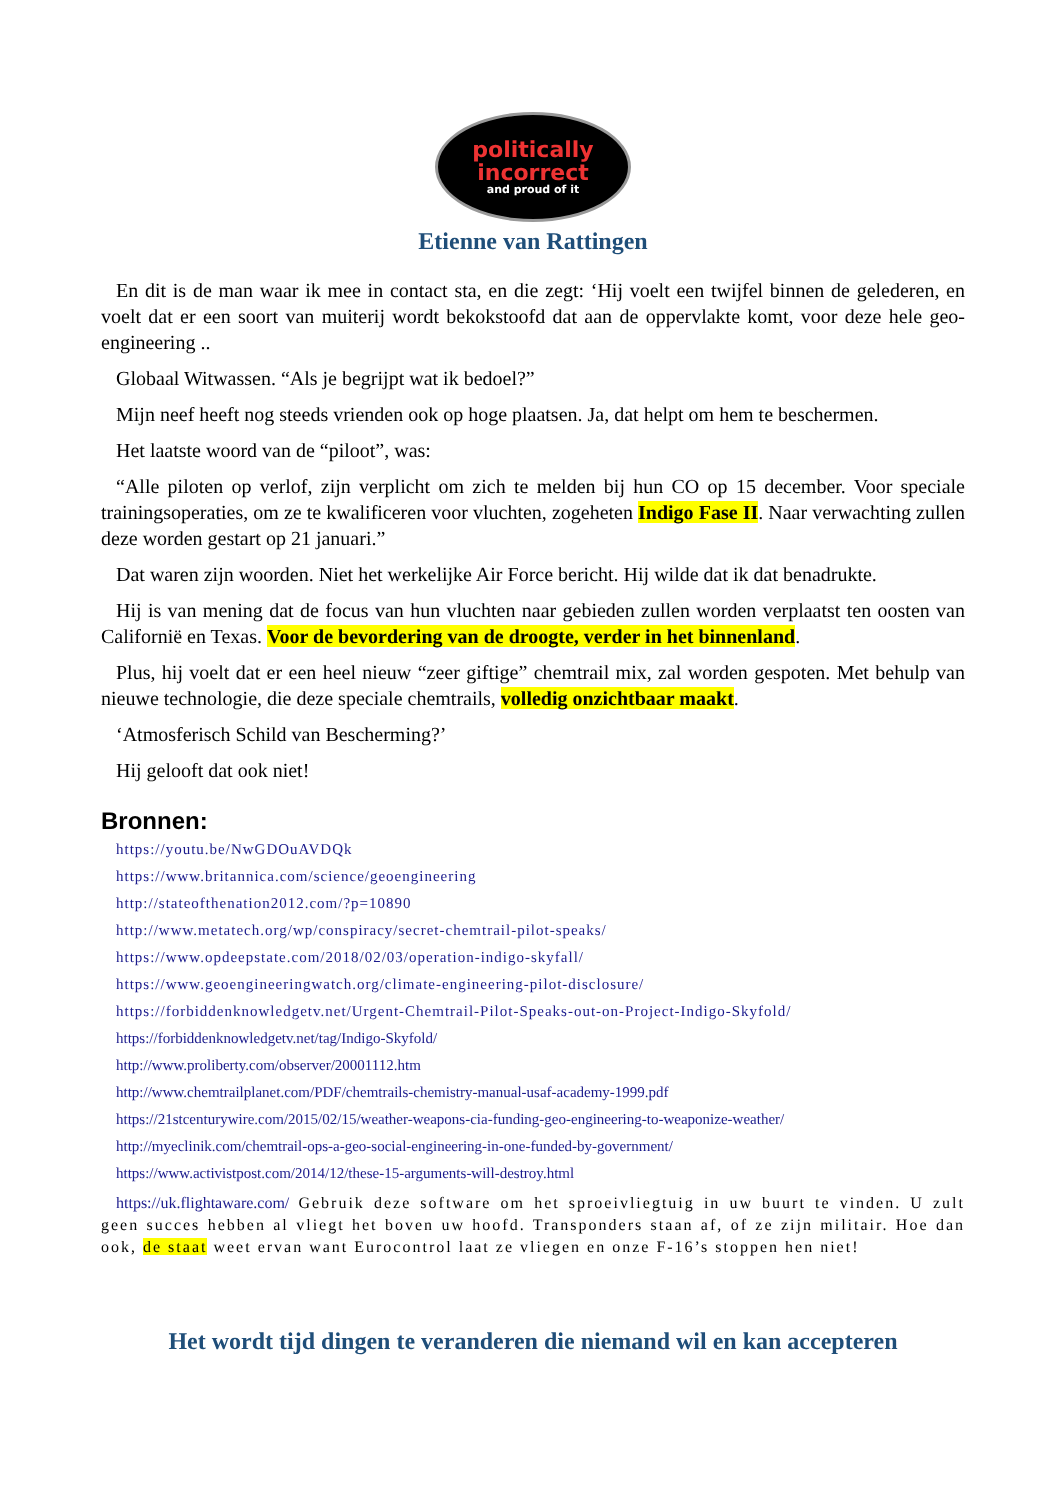politically
incorrect
and proud of it
Etienne van Rattingen
En dit is de man waar ik mee in contact sta, en die zegt: ‘Hij voelt een twijfel binnen de gelederen, en voelt dat er een soort van muiterij wordt bekokstoofd dat aan de oppervlakte komt, voor deze hele geo-engineering ..
Globaal Witwassen. “Als je begrijpt wat ik bedoel?”
Mijn neef heeft nog steeds vrienden ook op hoge plaatsen. Ja, dat helpt om hem te beschermen.
Het laatste woord van de “piloot”, was:
“Alle piloten op verlof, zijn verplicht om zich te melden bij hun CO op 15 december. Voor speciale trainingsoperaties, om ze te kwalificeren voor vluchten, zogeheten Indigo Fase II. Naar verwachting zullen deze worden gestart op 21 januari.”
Dat waren zijn woorden. Niet het werkelijke Air Force bericht. Hij wilde dat ik dat benadrukte.
Hij is van mening dat de focus van hun vluchten naar gebieden zullen worden verplaatst ten oosten van Californië en Texas. Voor de bevordering van de droogte, verder in het binnenland.
Plus, hij voelt dat er een heel nieuw “zeer giftige” chemtrail mix, zal worden gespoten. Met behulp van nieuwe technologie, die deze speciale chemtrails, volledig onzichtbaar maakt.
‘Atmosferisch Schild van Bescherming?’
Hij gelooft dat ook niet!
Bronnen:
https://youtu.be/NwGDOuAVDQk
https://www.britannica.com/science/geoengineering
http://stateofthenation2012.com/?p=10890
http://www.metatech.org/wp/conspiracy/secret-chemtrail-pilot-speaks/
https://www.opdeepstate.com/2018/02/03/operation-indigo-skyfall/
https://www.geoengineeringwatch.org/climate-engineering-pilot-disclosure/
https://forbiddenknowledgetv.net/Urgent-Chemtrail-Pilot-Speaks-out-on-Project-Indigo-Skyfold/
https://forbiddenknowledgetv.net/tag/Indigo-Skyfold/
http://www.proliberty.com/observer/20001112.htm
http://www.chemtrailplanet.com/PDF/chemtrails-chemistry-manual-usaf-academy-1999.pdf
https://21stcenturywire.com/2015/02/15/weather-weapons-cia-funding-geo-engineering-to-weaponize-weather/
http://myeclinik.com/chemtrail-ops-a-geo-social-engineering-in-one-funded-by-government/
https://www.activistpost.com/2014/12/these-15-arguments-will-destroy.html
https://uk.flightaware.com/ Gebruik deze software om het sproeivliegtuig in uw buurt te vinden. U zult geen succes hebben al vliegt het boven uw hoofd. Transponders staan af, of ze zijn militair. Hoe dan ook, de staat weet ervan want Eurocontrol laat ze vliegen en onze F-16’s stoppen hen niet!
Het wordt tijd dingen te veranderen die niemand wil en kan accepteren